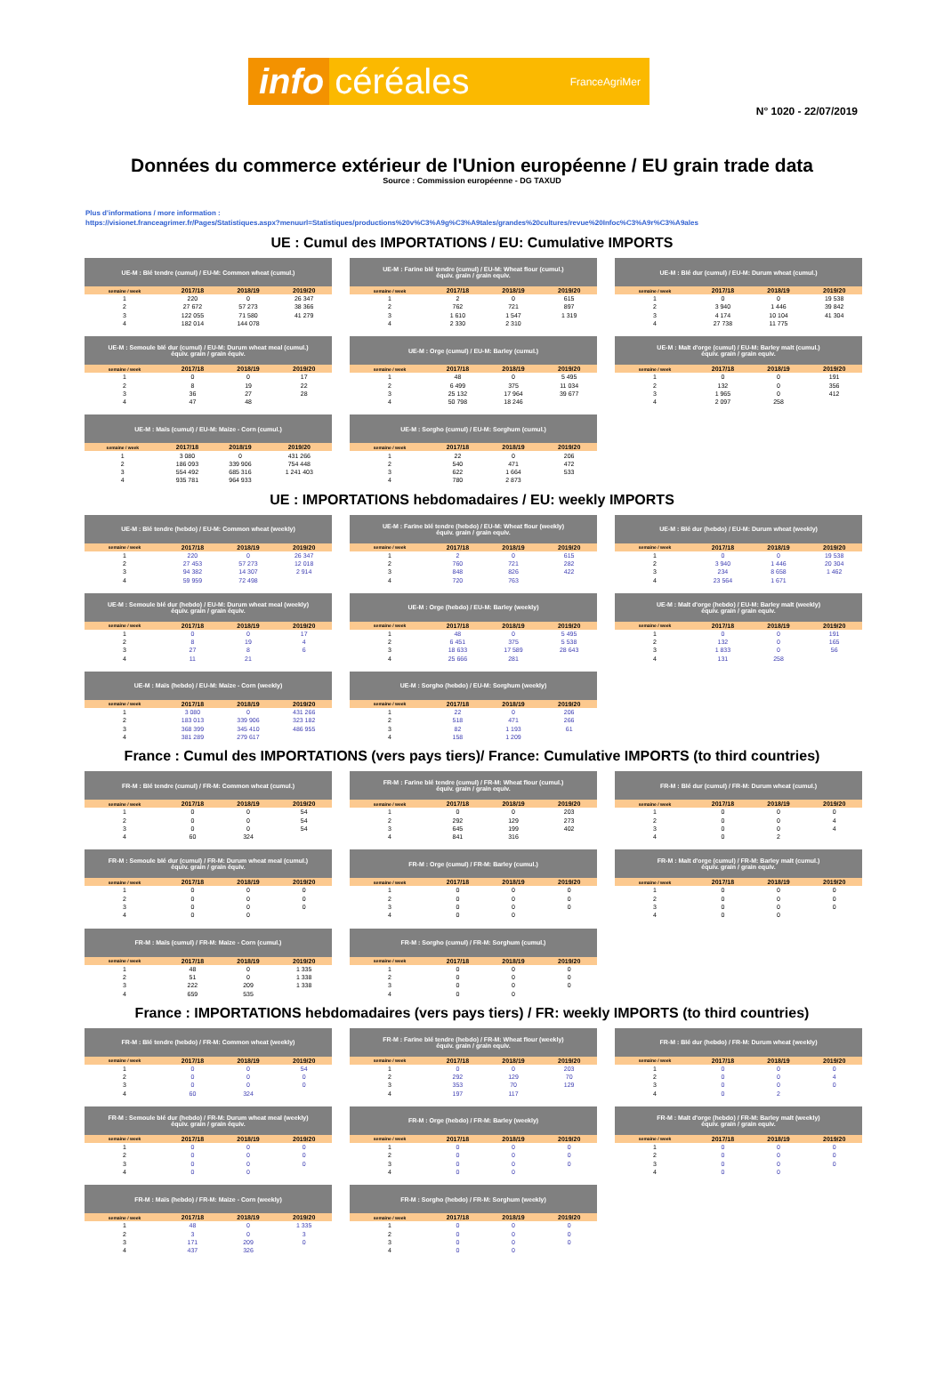info céréales FranceAgriMer
N° 1020 - 22/07/2019
Données du commerce extérieur de l'Union européenne / EU grain trade data
Source : Commission européenne - DG TAXUD
Plus d'informations / more information :
https://visionet.franceagrimer.fr/Pages/Statistiques.aspx?menuurl=Statistiques/productions%20v%C3%A9g%C3%A9tales/grandes%20cultures/revue%20Infoc%C3%A9r%C3%A9ales
UE : Cumul des IMPORTATIONS / EU: Cumulative IMPORTS
| UE-M : Blé tendre (cumul) / EU-M: Common wheat (cumul.) | | | |
| --- | --- | --- | --- |
| semaine / week | 2017/18 | 2018/19 | 2019/20 |
| 1 | 220 | 0 | 26 347 |
| 2 | 27 672 | 57 273 | 38 366 |
| 3 | 122 055 | 71 580 | 41 279 |
| 4 | 182 014 | 144 078 | |
| UE-M : Farine blé tendre (cumul) / EU-M: Wheat flour (cumul.) équiv. grain / grain equiv. | | | |
| --- | --- | --- | --- |
| semaine / week | 2017/18 | 2018/19 | 2019/20 |
| 1 | 2 | 0 | 615 |
| 2 | 762 | 721 | 897 |
| 3 | 1 610 | 1 547 | 1 319 |
| 4 | 2 330 | 2 310 | |
| UE-M : Blé dur (cumul) / EU-M: Durum wheat (cumul.) | | | |
| --- | --- | --- | --- |
| semaine / week | 2017/18 | 2018/19 | 2019/20 |
| 1 | 0 | 0 | 19 538 |
| 2 | 3 940 | 1 446 | 39 842 |
| 3 | 4 174 | 10 104 | 41 304 |
| 4 | 27 738 | 11 775 | |
| UE-M : Semoule blé dur (cumul) / EU-M: Durum wheat meal (cumul.) équiv. grain / grain équiv. | | | |
| --- | --- | --- | --- |
| semaine / week | 2017/18 | 2018/19 | 2019/20 |
| 1 | 0 | 0 | 17 |
| 2 | 8 | 19 | 22 |
| 3 | 36 | 27 | 28 |
| 4 | 47 | 48 | |
| UE-M : Orge (cumul) / EU-M: Barley (cumul.) | | | |
| --- | --- | --- | --- |
| semaine / week | 2017/18 | 2018/19 | 2019/20 |
| 1 | 48 | 0 | 5 495 |
| 2 | 6 499 | 375 | 11 034 |
| 3 | 25 132 | 17 964 | 39 677 |
| 4 | 50 798 | 18 246 | |
| UE-M : Malt d'orge (cumul) / EU-M: Barley malt (cumul.) équiv. grain / grain equiv. | | | |
| --- | --- | --- | --- |
| semaine / week | 2017/18 | 2018/19 | 2019/20 |
| 1 | 0 | 0 | 191 |
| 2 | 132 | 0 | 356 |
| 3 | 1 965 | 0 | 412 |
| 4 | 2 097 | 258 | |
| UE-M : Maïs (cumul) / EU-M: Maize - Corn (cumul.) | | | |
| --- | --- | --- | --- |
| semaine / week | 2017/18 | 2018/19 | 2019/20 |
| 1 | 3 080 | 0 | 431 266 |
| 2 | 186 093 | 339 906 | 754 448 |
| 3 | 554 492 | 685 316 | 1 241 403 |
| 4 | 935 781 | 964 933 | |
| UE-M : Sorgho (cumul) / EU-M: Sorghum (cumul.) | | | |
| --- | --- | --- | --- |
| semaine / week | 2017/18 | 2018/19 | 2019/20 |
| 1 | 22 | 0 | 206 |
| 2 | 540 | 471 | 472 |
| 3 | 622 | 1 664 | 533 |
| 4 | 780 | 2 873 | |
UE : IMPORTATIONS hebdomadaires / EU: weekly IMPORTS
| UE-M : Blé tendre (hebdo) / EU-M: Common wheat (weekly) | | | |
| --- | --- | --- | --- |
| semaine / week | 2017/18 | 2018/19 | 2019/20 |
| 1 | 220 | 0 | 26 347 |
| 2 | 27 453 | 57 273 | 12 018 |
| 3 | 94 382 | 14 307 | 2 914 |
| 4 | 59 959 | 72 498 | |
| UE-M : Farine blé tendre (hebdo) / EU-M: Wheat flour (weekly) équiv. grain / grain equiv. | | | |
| --- | --- | --- | --- |
| semaine / week | 2017/18 | 2018/19 | 2019/20 |
| 1 | 2 | 0 | 615 |
| 2 | 760 | 721 | 282 |
| 3 | 848 | 826 | 422 |
| 4 | 720 | 763 | |
| UE-M : Blé dur (hebdo) / EU-M: Durum wheat (weekly) | | | |
| --- | --- | --- | --- |
| semaine / week | 2017/18 | 2018/19 | 2019/20 |
| 1 | 0 | 0 | 19 538 |
| 2 | 3 940 | 1 446 | 20 304 |
| 3 | 234 | 8 658 | 1 462 |
| 4 | 23 564 | 1 671 | |
| UE-M : Semoule blé dur (hebdo) / EU-M: Durum wheat meal (weekly) équiv. grain / grain équiv. | | | |
| --- | --- | --- | --- |
| semaine / week | 2017/18 | 2018/19 | 2019/20 |
| 1 | 0 | 0 | 17 |
| 2 | 8 | 19 | 4 |
| 3 | 27 | 8 | 6 |
| 4 | 11 | 21 | |
| UE-M : Orge (hebdo) / EU-M: Barley (weekly) | | | |
| --- | --- | --- | --- |
| semaine / week | 2017/18 | 2018/19 | 2019/20 |
| 1 | 48 | 0 | 5 495 |
| 2 | 6 451 | 375 | 5 538 |
| 3 | 18 633 | 17 589 | 28 643 |
| 4 | 25 666 | 281 | |
| UE-M : Malt d'orge (hebdo) / EU-M: Barley malt (weekly) équiv. grain / grain equiv. | | | |
| --- | --- | --- | --- |
| semaine / week | 2017/18 | 2018/19 | 2019/20 |
| 1 | 0 | 0 | 191 |
| 2 | 132 | 0 | 165 |
| 3 | 1 833 | 0 | 56 |
| 4 | 131 | 258 | |
| UE-M : Maïs (hebdo) / EU-M: Maize - Corn (weekly) | | | |
| --- | --- | --- | --- |
| semaine / week | 2017/18 | 2018/19 | 2019/20 |
| 1 | 3 080 | 0 | 431 266 |
| 2 | 183 013 | 339 906 | 323 182 |
| 3 | 368 399 | 345 410 | 486 955 |
| 4 | 381 289 | 279 617 | |
| UE-M : Sorgho (hebdo) / EU-M: Sorghum (weekly) | | | |
| --- | --- | --- | --- |
| semaine / week | 2017/18 | 2018/19 | 2019/20 |
| 1 | 22 | 0 | 206 |
| 2 | 518 | 471 | 266 |
| 3 | 82 | 1 193 | 61 |
| 4 | 158 | 1 209 | |
France : Cumul des IMPORTATIONS (vers pays tiers)/ France: Cumulative IMPORTS (to third countries)
| FR-M : Blé tendre (cumul) / FR-M: Common wheat (cumul.) | | | |
| --- | --- | --- | --- |
| semaine / week | 2017/18 | 2018/19 | 2019/20 |
| 1 | 0 | 0 | 54 |
| 2 | 0 | 0 | 54 |
| 3 | 0 | 0 | 54 |
| 4 | 60 | 324 | |
| FR-M : Farine blé tendre (cumul) / FR-M: Wheat flour (cumul.) équiv. grain / grain equiv. | | | |
| --- | --- | --- | --- |
| semaine / week | 2017/18 | 2018/19 | 2019/20 |
| 1 | 0 | 0 | 203 |
| 2 | 292 | 129 | 273 |
| 3 | 645 | 199 | 402 |
| 4 | 841 | 316 | |
| FR-M : Blé dur (cumul) / FR-M: Durum wheat (cumul.) | | | |
| --- | --- | --- | --- |
| semaine / week | 2017/18 | 2018/19 | 2019/20 |
| 1 | 0 | 0 | 0 |
| 2 | 0 | 0 | 4 |
| 3 | 0 | 0 | 4 |
| 4 | 0 | 2 | |
| FR-M : Semoule blé dur (cumul) / FR-M: Durum wheat meal (cumul.) équiv. grain / grain équiv. | | | |
| --- | --- | --- | --- |
| semaine / week | 2017/18 | 2018/19 | 2019/20 |
| 1 | 0 | 0 | 0 |
| 2 | 0 | 0 | 0 |
| 3 | 0 | 0 | 0 |
| 4 | 0 | 0 | |
| FR-M : Orge (cumul) / FR-M: Barley (cumul.) | | | |
| --- | --- | --- | --- |
| semaine / week | 2017/18 | 2018/19 | 2019/20 |
| 1 | 0 | 0 | 0 |
| 2 | 0 | 0 | 0 |
| 3 | 0 | 0 | 0 |
| 4 | 0 | 0 | |
| FR-M : Malt d'orge (cumul) / FR-M: Barley malt (cumul.) équiv. grain / grain equiv. | | | |
| --- | --- | --- | --- |
| semaine / week | 2017/18 | 2018/19 | 2019/20 |
| 1 | 0 | 0 | 0 |
| 2 | 0 | 0 | 0 |
| 3 | 0 | 0 | 0 |
| 4 | 0 | 0 | |
| FR-M : Maïs (cumul) / FR-M: Maize - Corn (cumul.) | | | |
| --- | --- | --- | --- |
| semaine / week | 2017/18 | 2018/19 | 2019/20 |
| 1 | 48 | 0 | 1 335 |
| 2 | 51 | 0 | 1 338 |
| 3 | 222 | 209 | 1 338 |
| 4 | 659 | 535 | |
| FR-M : Sorgho (cumul) / FR-M: Sorghum (cumul.) | | | |
| --- | --- | --- | --- |
| semaine / week | 2017/18 | 2018/19 | 2019/20 |
| 1 | 0 | 0 | 0 |
| 2 | 0 | 0 | 0 |
| 3 | 0 | 0 | 0 |
| 4 | 0 | 0 | |
France : IMPORTATIONS hebdomadaires (vers pays tiers) / FR: weekly IMPORTS (to third countries)
| FR-M : Blé tendre (hebdo) / FR-M: Common wheat (weekly) | | | |
| --- | --- | --- | --- |
| semaine / week | 2017/18 | 2018/19 | 2019/20 |
| 1 | 0 | 0 | 54 |
| 2 | 0 | 0 | 0 |
| 3 | 0 | 0 | 0 |
| 4 | 60 | 324 | |
| FR-M : Farine blé tendre (hebdo) / FR-M: Wheat flour (weekly) équiv. grain / grain equiv. | | | |
| --- | --- | --- | --- |
| semaine / week | 2017/18 | 2018/19 | 2019/20 |
| 1 | 0 | 0 | 203 |
| 2 | 292 | 129 | 70 |
| 3 | 353 | 70 | 129 |
| 4 | 197 | 117 | |
| FR-M : Blé dur (hebdo) / FR-M: Durum wheat (weekly) | | | |
| --- | --- | --- | --- |
| semaine / week | 2017/18 | 2018/19 | 2019/20 |
| 1 | 0 | 0 | 0 |
| 2 | 0 | 0 | 4 |
| 3 | 0 | 0 | 0 |
| 4 | 0 | 2 | |
| FR-M : Semoule blé dur (hebdo) / FR-M: Durum wheat meal (weekly) équiv. grain / grain équiv. | | | |
| --- | --- | --- | --- |
| semaine / week | 2017/18 | 2018/19 | 2019/20 |
| 1 | 0 | 0 | 0 |
| 2 | 0 | 0 | 0 |
| 3 | 0 | 0 | 0 |
| 4 | 0 | 0 | |
| FR-M : Orge (hebdo) / FR-M: Barley (weekly) | | | |
| --- | --- | --- | --- |
| semaine / week | 2017/18 | 2018/19 | 2019/20 |
| 1 | 0 | 0 | 0 |
| 2 | 0 | 0 | 0 |
| 3 | 0 | 0 | 0 |
| 4 | 0 | 0 | |
| FR-M : Malt d'orge (hebdo) / FR-M: Barley malt (weekly) équiv. grain / grain equiv. | | | |
| --- | --- | --- | --- |
| semaine / week | 2017/18 | 2018/19 | 2019/20 |
| 1 | 0 | 0 | 0 |
| 2 | 0 | 0 | 0 |
| 3 | 0 | 0 | 0 |
| 4 | 0 | 0 | |
| FR-M : Maïs (hebdo) / FR-M: Maize - Corn (weekly) | | | |
| --- | --- | --- | --- |
| semaine / week | 2017/18 | 2018/19 | 2019/20 |
| 1 | 48 | 0 | 1 335 |
| 2 | 3 | 0 | 3 |
| 3 | 171 | 209 | 0 |
| 4 | 437 | 326 | |
| FR-M : Sorgho (hebdo) / FR-M: Sorghum (weekly) | | | |
| --- | --- | --- | --- |
| semaine / week | 2017/18 | 2018/19 | 2019/20 |
| 1 | 0 | 0 | 0 |
| 2 | 0 | 0 | 0 |
| 3 | 0 | 0 | 0 |
| 4 | 0 | 0 | |